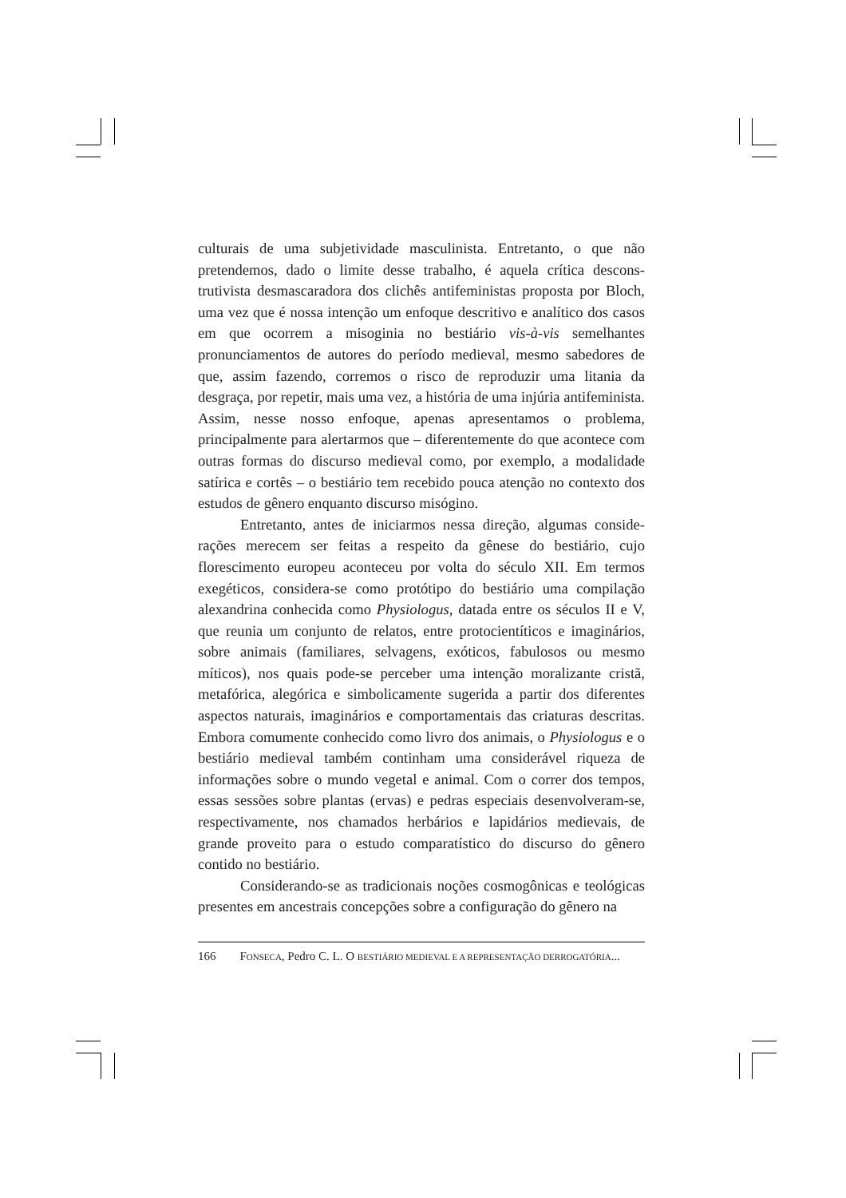culturais de uma subjetividade masculinista. Entretanto, o que não pretendemos, dado o limite desse trabalho, é aquela crítica descons-trutivista desmascaradora dos clichês antifeministas proposta por Bloch, uma vez que é nossa intenção um enfoque descritivo e analítico dos casos em que ocorrem a misoginia no bestiário vis-à-vis semelhantes pronunciamentos de autores do período medieval, mesmo sabedores de que, assim fazendo, corremos o risco de reproduzir uma litania da desgraça, por repetir, mais uma vez, a história de uma injúria antifeminista. Assim, nesse nosso enfoque, apenas apresentamos o problema, principalmente para alertarmos que – diferentemente do que acontece com outras formas do discurso medieval como, por exemplo, a modalidade satírica e cortês – o bestiário tem recebido pouca atenção no contexto dos estudos de gênero enquanto discurso misógino.
Entretanto, antes de iniciarmos nessa direção, algumas conside-rações merecem ser feitas a respeito da gênese do bestiário, cujo florescimento europeu aconteceu por volta do século XII. Em termos exegéticos, considera-se como protótipo do bestiário uma compilação alexandrina conhecida como Physiologus, datada entre os séculos II e V, que reunia um conjunto de relatos, entre protocientíticos e imaginários, sobre animais (familiares, selvagens, exóticos, fabulosos ou mesmo míticos), nos quais pode-se perceber uma intenção moralizante cristã, metafórica, alegórica e simbolicamente sugerida a partir dos diferentes aspectos naturais, imaginários e comportamentais das criaturas descritas. Embora comumente conhecido como livro dos animais, o Physiologus e o bestiário medieval também continham uma considerável riqueza de informações sobre o mundo vegetal e animal. Com o correr dos tempos, essas sessões sobre plantas (ervas) e pedras especiais desenvolveram-se, respectivamente, nos chamados herbários e lapidários medievais, de grande proveito para o estudo comparatístico do discurso do gênero contido no bestiário.
Considerando-se as tradicionais noções cosmogônicas e teológicas presentes em ancestrais concepções sobre a configuração do gênero na
166 FONSECA, Pedro C. L. O BESTIÁRIO MEDIEVAL E A REPRESENTAÇÃO DERROGATÓRIA...